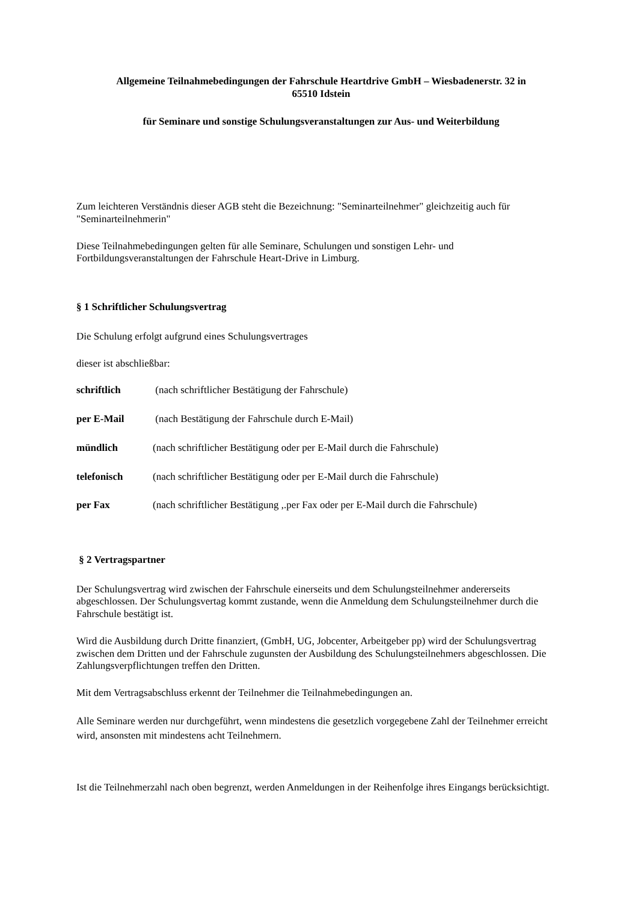Allgemeine Teilnahmebedingungen der Fahrschule Heartdrive GmbH – Wiesbadenerstr. 32 in
65510 Idstein
für Seminare und sonstige Schulungsveranstaltungen zur Aus- und Weiterbildung
Zum leichteren Verständnis dieser AGB steht die Bezeichnung: "Seminarteilnehmer" gleichzeitig auch für "Seminarteilnehmerin"
Diese Teilnahmebedingungen gelten für alle Seminare, Schulungen und sonstigen Lehr- und Fortbildungsveranstaltungen der Fahrschule Heart-Drive in Limburg.
§ 1 Schriftlicher Schulungsvertrag
Die Schulung erfolgt aufgrund eines Schulungsvertrages
dieser ist abschließbar:
schriftlich (nach schriftlicher Bestätigung der Fahrschule)
per E-Mail (nach Bestätigung der Fahrschule durch E-Mail)
mündlich (nach schriftlicher Bestätigung oder per E-Mail durch die Fahrschule)
telefonisch (nach schriftlicher Bestätigung oder per E-Mail durch die Fahrschule)
per Fax (nach schriftlicher Bestätigung ,.per Fax oder per E-Mail durch die Fahrschule)
§ 2 Vertragspartner
Der Schulungsvertrag wird zwischen der Fahrschule einerseits und dem Schulungsteilnehmer andererseits abgeschlossen. Der Schulungsvertag kommt zustande, wenn die Anmeldung dem Schulungsteilnehmer durch die Fahrschule bestätigt ist.
Wird die Ausbildung durch Dritte finanziert, (GmbH, UG, Jobcenter, Arbeitgeber pp) wird der Schulungsvertrag zwischen dem Dritten und der Fahrschule zugunsten der Ausbildung des Schulungsteilnehmers abgeschlossen. Die Zahlungsverpflichtungen treffen den Dritten.
Mit dem Vertragsabschluss erkennt der Teilnehmer die Teilnahmebedingungen an.
Alle Seminare werden nur durchgeführt, wenn mindestens die gesetzlich vorgegebene Zahl der Teilnehmer erreicht wird, ansonsten mit mindestens acht Teilnehmern.
Ist die Teilnehmerzahl nach oben begrenzt, werden Anmeldungen in der Reihenfolge ihres Eingangs berücksichtigt.